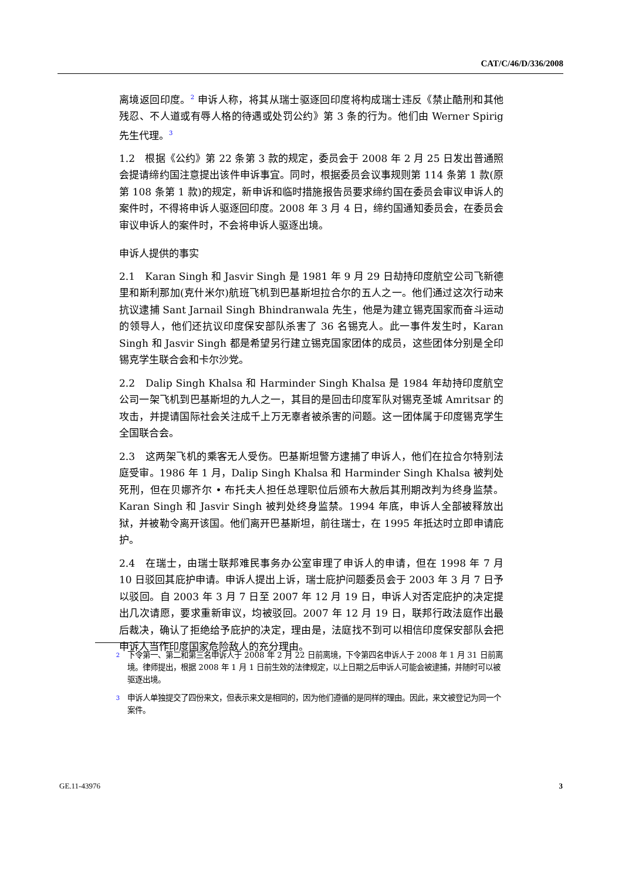CAT/C/46/D/336/2008
离境返回印度。<sup>2</sup> 申诉人称，将其从瑞士驱逐回印度将构成瑞士违反《禁止酷刑和其他残忍、不人道或有辱人格的待遇或处罚公约》第 3 条的行为。他们由 Werner Spirig 先生代理。<sup>3</sup>
1.2　根据《公约》第 22 条第 3 款的规定，委员会于 2008 年 2 月 25 日发出普通照会提请缔约国注意提出该件申诉事宜。同时，根据委员会议事规则第 114 条第 1 款(原第 108 条第 1 款)的规定，新申诉和临时措施报告员要求缔约国在委员会审议申诉人的案件时，不得将申诉人驱逐回印度。2008 年 3 月 4 日，缔约国通知委员会，在委员会审议申诉人的案件时，不会将申诉人驱逐出境。
申诉人提供的事实
2.1　Karan Singh 和 Jasvir Singh 是 1981 年 9 月 29 日劫持印度航空公司飞新德里和斯利那加(克什米尔)航班飞机到巴基斯坦拉合尔的五人之一。他们通过这次行动来抗议逮捕 Sant Jarnail Singh Bhindranwala 先生，他是为建立锡克国家而奋斗运动的领导人，他们还抗议印度保安部队杀害了 36 名锡克人。此一事件发生时，Karan Singh 和 Jasvir Singh 都是希望另行建立锡克国家团体的成员，这些团体分别是全印锡克学生联合会和卡尔沙党。
2.2　Dalip Singh Khalsa 和 Harminder Singh Khalsa 是 1984 年劫持印度航空公司一架飞机到巴基斯坦的九人之一，其目的是回击印度军队对锡克圣城 Amritsar 的攻击，并提请国际社会关注成千上万无辜者被杀害的问题。这一团体属于印度锡克学生全国联合会。
2.3　这两架飞机的乘客无人受伤。巴基斯坦警方逮捕了申诉人，他们在拉合尔特别法庭受审。1986 年 1 月，Dalip Singh Khalsa 和 Harminder Singh Khalsa 被判处死刑，但在贝娜齐尔 • 布托夫人担任总理职位后颁布大赦后其刑期改判为终身监禁。Karan Singh 和 Jasvir Singh 被判处终身监禁。1994 年底，申诉人全部被释放出狱，并被勒令离开该国。他们离开巴基斯坦，前往瑞士，在 1995 年抵达时立即申请庇护。
2.4　在瑞士，由瑞士联邦难民事务办公室审理了申诉人的申请，但在 1998 年 7 月 10 日驳回其庇护申请。申诉人提出上诉，瑞士庇护问题委员会于 2003 年 3 月 7 日予以驳回。自 2003 年 3 月 7 日至 2007 年 12 月 19 日，申诉人对否定庇护的决定提出几次请愿，要求重新审议，均被驳回。2007 年 12 月 19 日，联邦行政法庭作出最后裁决，确认了拒绝给予庇护的决定，理由是，法庭找不到可以相信印度保安部队会把申诉人当作印度国家危险敌人的充分理由。
<sup>2</sup> 下令第一、第二和第三名申诉人于 2008 年 2 月 22 日前离境，下令第四名申诉人于 2008 年 1 月 31 日前离境。律师提出，根据 2008 年 1 月 1 日前生效的法律规定，以上日期之后申诉人可能会被逮捕，并随时可以被驱逐出境。
<sup>3</sup> 申诉人单独提交了四份来文，但表示来文是相同的，因为他们遵循的是同样的理由。因此，来文被登记为同一个案件。
GE.11-43976 3